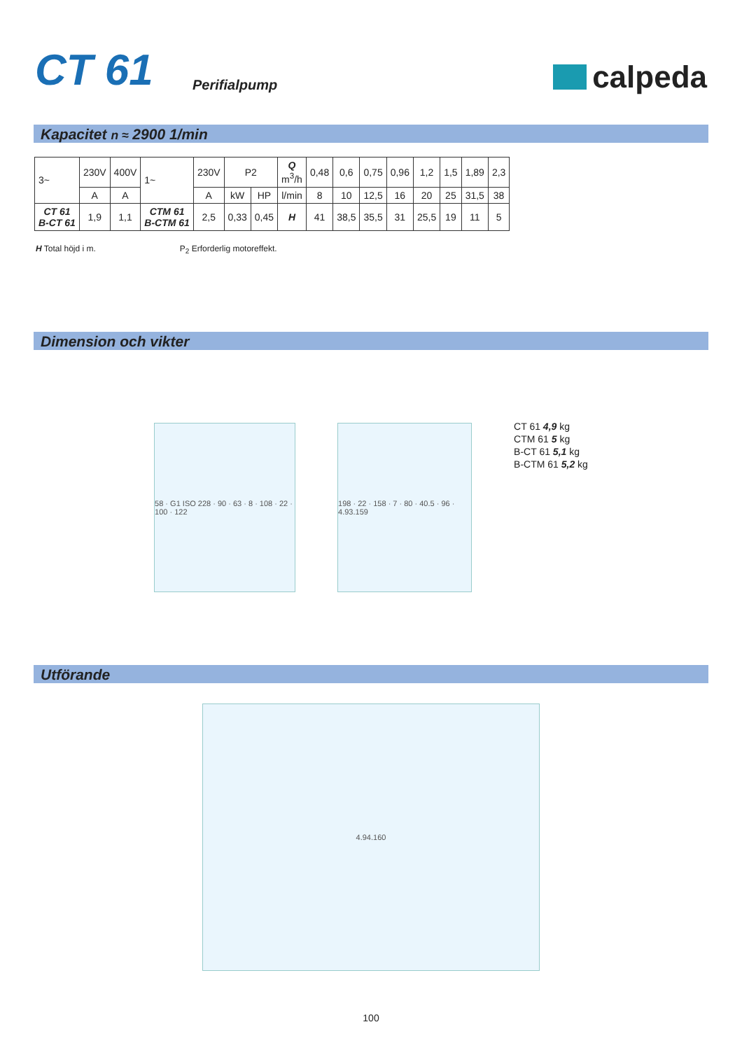CT 61
Perifialpump
calpeda
Kapacitet n ≈ 2900 1/min
| 3~ | 230V | 400V | 1~ | 230V | P2 | | Q m<sup>3</sup>/h | 0,48 | 0,6 | 0,75 | 0,96 | 1,2 | 1,5 | 1,89 | 2,3 |
| | A | A | | A | kW | HP | l/min | 8 | 10 | 12,5 | 16 | 20 | 25 | 31,5 | 38 |
| CT 61 B-CT 61 | 1,9 | 1,1 | CTM 61 B-CTM 61 | 2,5 | 0,33 | 0,45 | H | 41 | 38,5 | 35,5 | 31 | 25,5 | 19 | 11 | 5 |
H Total höjd i m. P<sub>2</sub> Erforderlig motoreffekt.
Dimension och vikter
58 · G1 ISO 228 · 90 · 63 · 8 · 108 · 22 · 100 · 122
198 · 22 · 158 · 7 · 80 · 40.5 · 96 · 4.93.159
CT 61 4,9 kg
CTM 61 5 kg
B-CT 61 5,1 kg
B-CTM 61 5,2 kg
Utförande
4.94.160
100